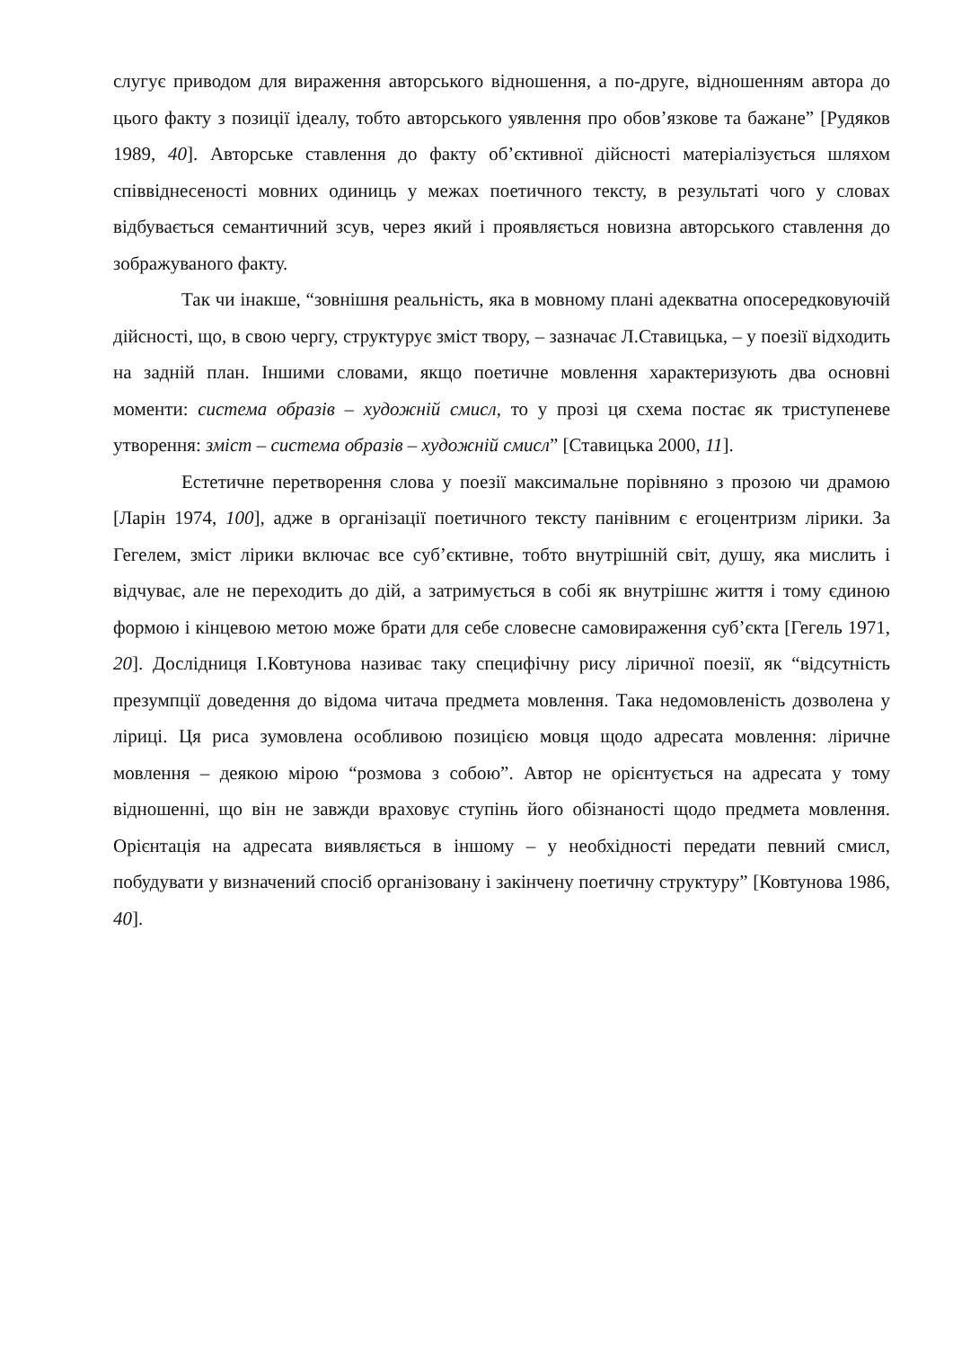слугує приводом для вираження авторського відношення, а по-друге, відношенням автора до цього факту з позиції ідеалу, тобто авторського уявлення про обов’язкове та бажане” [Рудяков 1989, 40]. Авторське ставлення до факту об’єктивної дійсності матеріалізується шляхом співвіднесеності мовних одиниць у межах поетичного тексту, в результаті чого у словах відбувається семантичний зсув, через який і проявляється новизна авторського ставлення до зображуваного факту.
Так чи інакше, “зовнішня реальність, яка в мовному плані адекватна опосередковуючій дійсності, що, в свою чергу, структурує зміст твору, – зазначає Л.Ставицька, – у поезії відходить на задній план. Іншими словами, якщо поетичне мовлення характеризують два основні моменти: система образів – художній смисл, то у прозі ця схема постає як триступеневе утворення: зміст – система образів – художній смисл” [Ставицька 2000, 11].
Естетичне перетворення слова у поезії максимальне порівняно з прозою чи драмою [Ларін 1974, 100], адже в організації поетичного тексту панівним є егоцентризм лірики. За Гегелем, зміст лірики включає все суб’єктивне, тобто внутрішній світ, душу, яка мислить і відчуває, але не переходить до дій, а затримується в собі як внутрішнє життя і тому єдиною формою і кінцевою метою може брати для себе словесне самовираження суб’єкта [Гегель 1971, 20]. Дослідниця І.Ковтунова називає таку специфічну рису ліричної поезії, як “відсутність презумпції доведення до відома читача предмета мовлення. Така недомовленість дозволена у ліриці. Ця риса зумовлена особливою позицією мовця щодо адресата мовлення: ліричне мовлення – деякою мірою “розмова з собою”. Автор не орієнтується на адресата у тому відношенні, що він не завжди враховує ступінь його обізнаності щодо предмета мовлення. Орієнтація на адресата виявляється в іншому – у необхідності передати певний смисл, побудувати у визначений спосіб організовану і закінчену поетичну структуру” [Ковтунова 1986, 40].